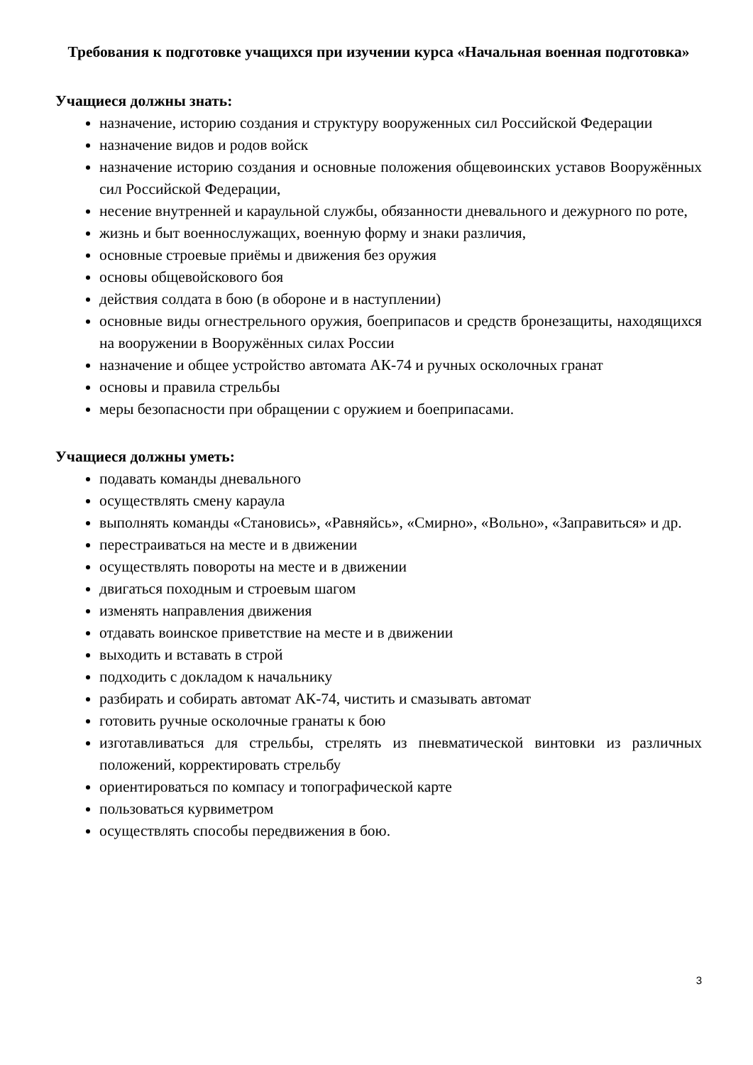Требования к подготовке учащихся при изучении курса «Начальная военная подготовка»
Учащиеся должны знать:
назначение, историю создания и структуру вооруженных сил Российской Федерации
назначение видов и родов войск
назначение историю создания и основные положения общевоинских уставов Вооружённых сил Российской Федерации,
несение внутренней и караульной службы, обязанности дневального и дежурного по роте,
жизнь и быт военнослужащих, военную форму и знаки различия,
основные строевые приёмы и движения без оружия
основы общевойскового боя
действия солдата в бою (в обороне и в наступлении)
основные виды огнестрельного оружия, боеприпасов и средств бронезащиты, находящихся на вооружении в Вооружённых силах России
назначение и общее устройство автомата АК-74 и ручных осколочных гранат
основы и правила стрельбы
меры безопасности при обращении с оружием и боеприпасами.
Учащиеся должны уметь:
подавать команды дневального
осуществлять смену караула
выполнять команды «Становись», «Равняйсь», «Смирно», «Вольно», «Заправиться» и др.
перестраиваться на месте и в движении
осуществлять повороты на месте и в движении
двигаться походным и строевым шагом
изменять направления движения
отдавать воинское приветствие на месте и в движении
выходить и вставать в строй
подходить с докладом к начальнику
разбирать и собирать автомат АК-74, чистить и смазывать автомат
готовить ручные осколочные гранаты к бою
изготавливаться для стрельбы, стрелять из пневматической винтовки из различных положений, корректировать стрельбу
ориентироваться по компасу и топографической карте
пользоваться курвиметром
осуществлять способы передвижения в бою.
3